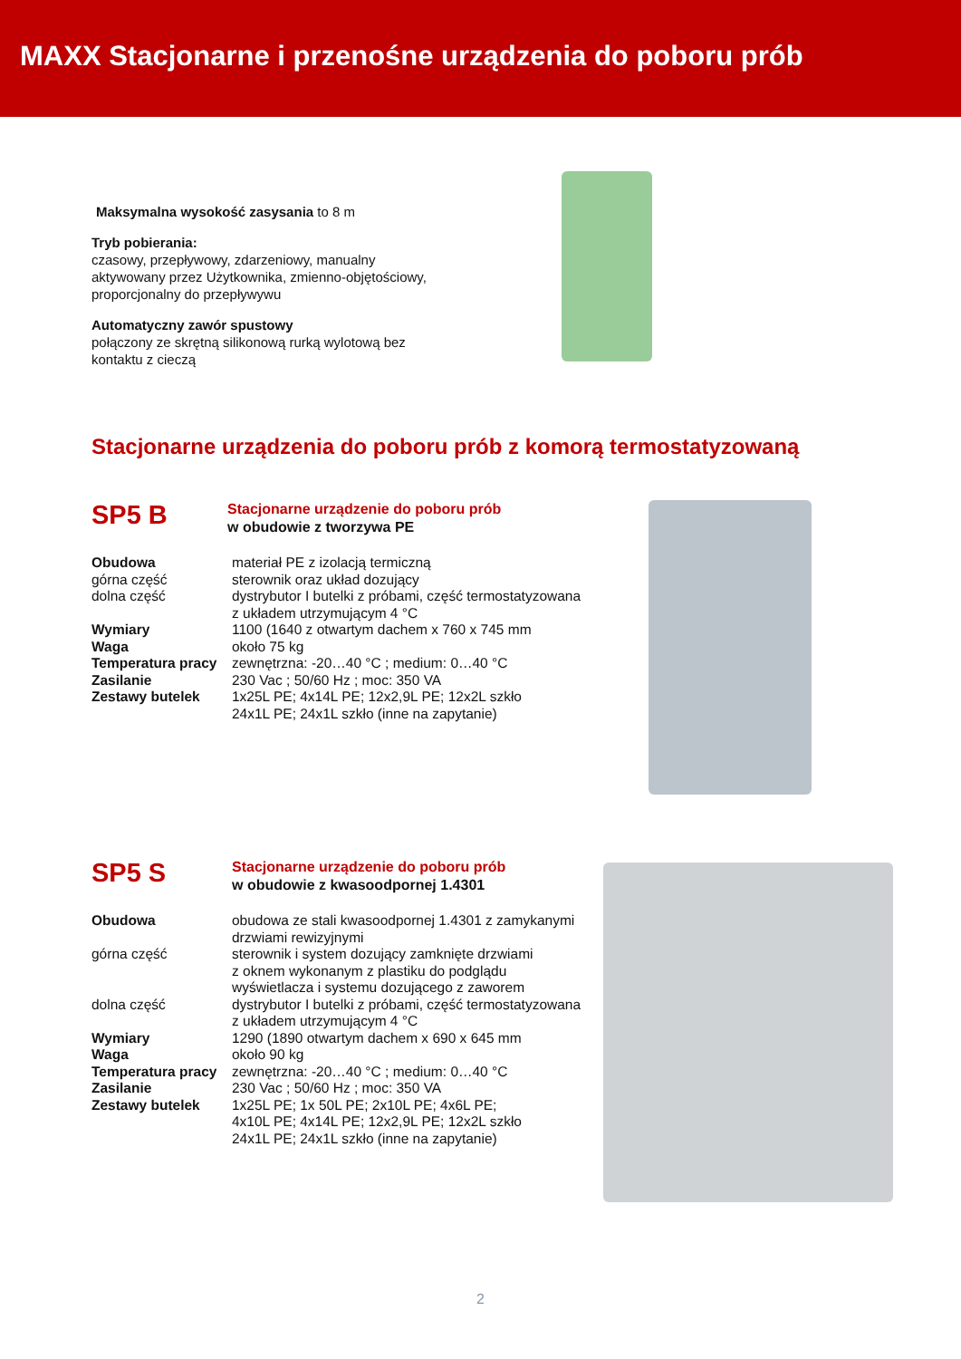MAXX Stacjonarne i przenośne urządzenia do poboru prób
Maksymalna wysokość zasysania to 8 m
Tryb pobierania:
czasowy, przepływowy, zdarzeniowy, manualny
aktywowany przez Użytkownika, zmienno-objętościowy,
proporcjonalny do przepływywu
Automatyczny zawór spustowy
połączony ze skrętną silikonową rurką wylotową bez
kontaktu z cieczą
Stacjonarne urządzenia do poboru prób z komorą termostatyzowaną
SP5 B
Stacjonarne urządzenie do poboru prób
w obudowie z tworzywa PE
| Obudowa | materiał PE z izolacją termiczną |
| górna część | sterownik oraz układ dozujący |
| dolna część | dystrybutor I butelki z próbami, część termostatyzowana z układem utrzymującym 4 °C |
| Wymiary | 1100 (1640 z otwartym dachem x 760 x 745 mm |
| Waga | około 75 kg |
| Temperatura pracy | zewnętrzna: -20…40 °C ; medium: 0…40 °C |
| Zasilanie | 230 Vac ; 50/60 Hz ; moc: 350 VA |
| Zestawy butelek | 1x25L PE; 4x14L PE; 12x2,9L PE; 12x2L szkło 24x1L PE; 24x1L szkło (inne na zapytanie) |
SP5 S
Stacjonarne urządzenie do poboru prób
w obudowie z kwasoodpornej 1.4301
| Obudowa | obudowa ze stali kwasoodpornej 1.4301 z zamykanymi drzwiami rewizyjnymi |
| górna część | sterownik i system dozujący zamknięte drzwiami z oknem wykonanym z plastiku do podglądu wyświetlacza i systemu dozującego z zaworem |
| dolna część | dystrybutor I butelki z próbami, część termostatyzowana z układem utrzymującym 4 °C |
| Wymiary | 1290 (1890 otwartym dachem x 690 x 645 mm |
| Waga | około 90 kg |
| Temperatura pracy | zewnętrzna: -20…40 °C ; medium: 0…40 °C |
| Zasilanie | 230 Vac ; 50/60 Hz ; moc: 350 VA |
| Zestawy butelek | 1x25L PE; 1x 50L PE; 2x10L PE; 4x6L PE; 4x10L PE; 4x14L PE; 12x2,9L PE; 12x2L szkło 24x1L PE; 24x1L szkło (inne na zapytanie) |
2